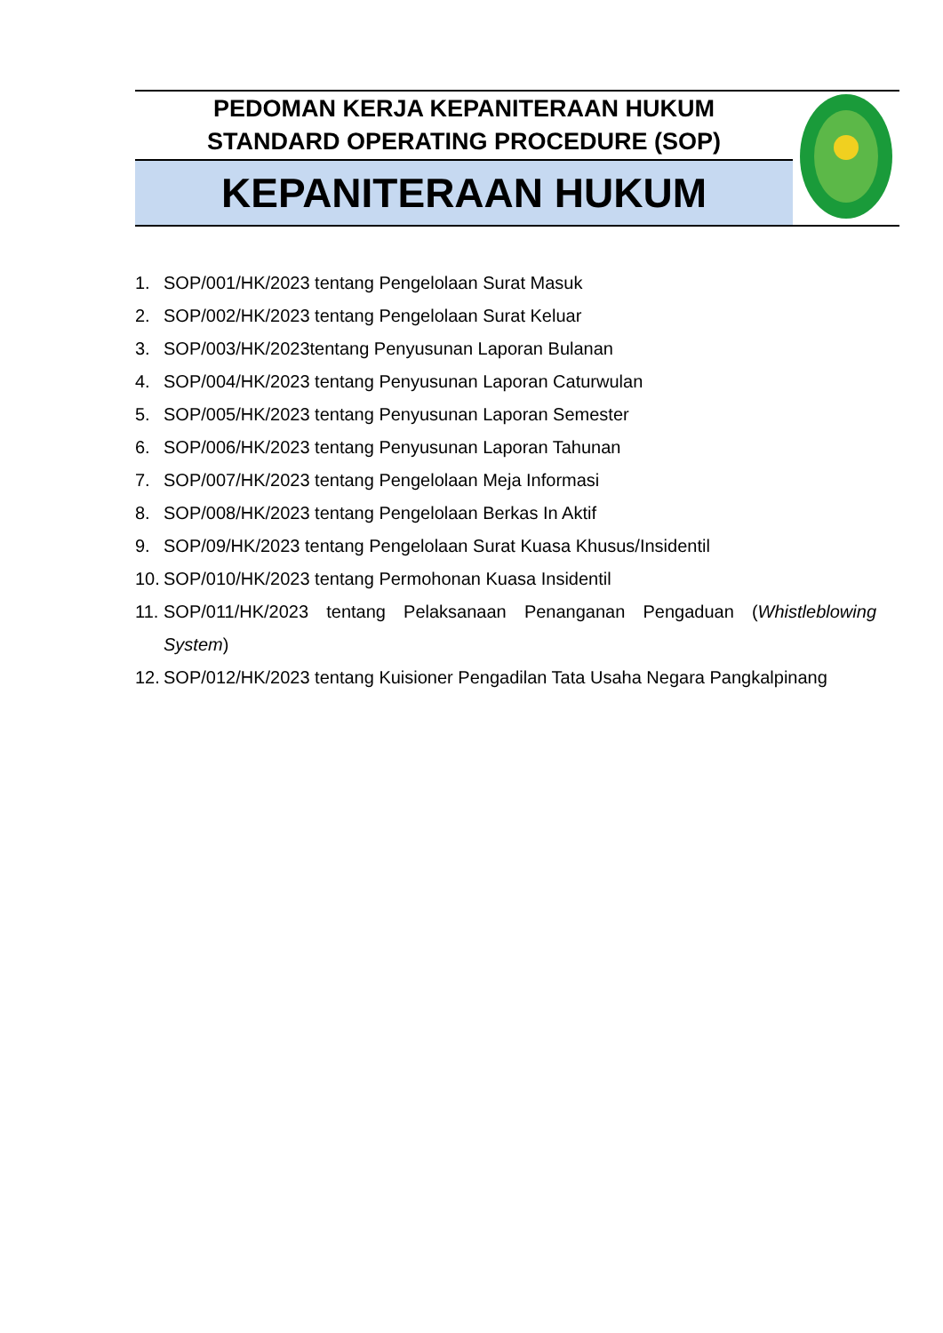| PEDOMAN KERJA KEPANITERAAN HUKUM STANDARD OPERATING PROCEDURE (SOP) | |
| KEPANITERAAN HUKUM | |
1. SOP/001/HK/2023 tentang Pengelolaan Surat Masuk
2. SOP/002/HK/2023 tentang Pengelolaan Surat Keluar
3. SOP/003/HK/2023tentang Penyusunan Laporan Bulanan
4. SOP/004/HK/2023 tentang Penyusunan Laporan Caturwulan
5. SOP/005/HK/2023 tentang Penyusunan Laporan Semester
6. SOP/006/HK/2023 tentang Penyusunan Laporan Tahunan
7. SOP/007/HK/2023 tentang Pengelolaan Meja Informasi
8. SOP/008/HK/2023 tentang Pengelolaan Berkas In Aktif
9. SOP/09/HK/2023 tentang Pengelolaan Surat Kuasa Khusus/Insidentil
10. SOP/010/HK/2023 tentang Permohonan Kuasa Insidentil
11. SOP/011/HK/2023 tentang Pelaksanaan Penanganan Pengaduan (Whistleblowing System)
12. SOP/012/HK/2023 tentang Kuisioner Pengadilan Tata Usaha Negara Pangkalpinang